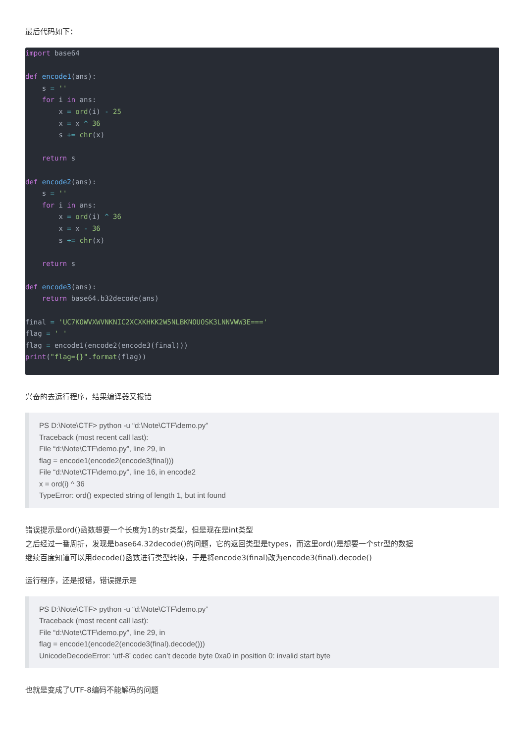最后代码如下：
import base64

def encode1(ans):
    s = ''
    for i in ans:
        x = ord(i) - 25
        x = x ^ 36
        s += chr(x)

    return s

def encode2(ans):
    s = ''
    for i in ans:
        x = ord(i) ^ 36
        x = x - 36
        s += chr(x)

    return s

def encode3(ans):
    return base64.b32decode(ans)

final = 'UC7KOWVXWVNKNIC2XCXKHKK2W5NLBKNOUOSK3LNNVWW3E==='
flag = ' '
flag = encode1(encode2(encode3(final)))
print("flag={}".format(flag))
兴奋的去运行程序，结果编译器又报错
PS D:\Note\CTF> python -u “d:\Note\CTF\demo.py”
Traceback (most recent call last):
File “d:\Note\CTF\demo.py”, line 29, in
flag = encode1(encode2(encode3(final)))
File “d:\Note\CTF\demo.py”, line 16, in encode2
x = ord(i) ^ 36
TypeError: ord() expected string of length 1, but int found
错误提示是ord()函数想要一个长度为1的str类型，但是现在是int类型
之后经过一番周折，发现是base64.32decode()的问题，它的返回类型是types，而这里ord()是想要一个str型的数据
继续百度知道可以用decode()函数进行类型转换，于是将encode3(final)改为encode3(final).decode()
运行程序，还是报错，错误提示是
PS D:\Note\CTF> python -u “d:\Note\CTF\demo.py”
Traceback (most recent call last):
File “d:\Note\CTF\demo.py”, line 29, in
flag = encode1(encode2(encode3(final).decode()))
UnicodeDecodeError: ‘utf-8’ codec can’t decode byte 0xa0 in position 0: invalid start byte
也就是变成了UTF-8编码不能解码的问题